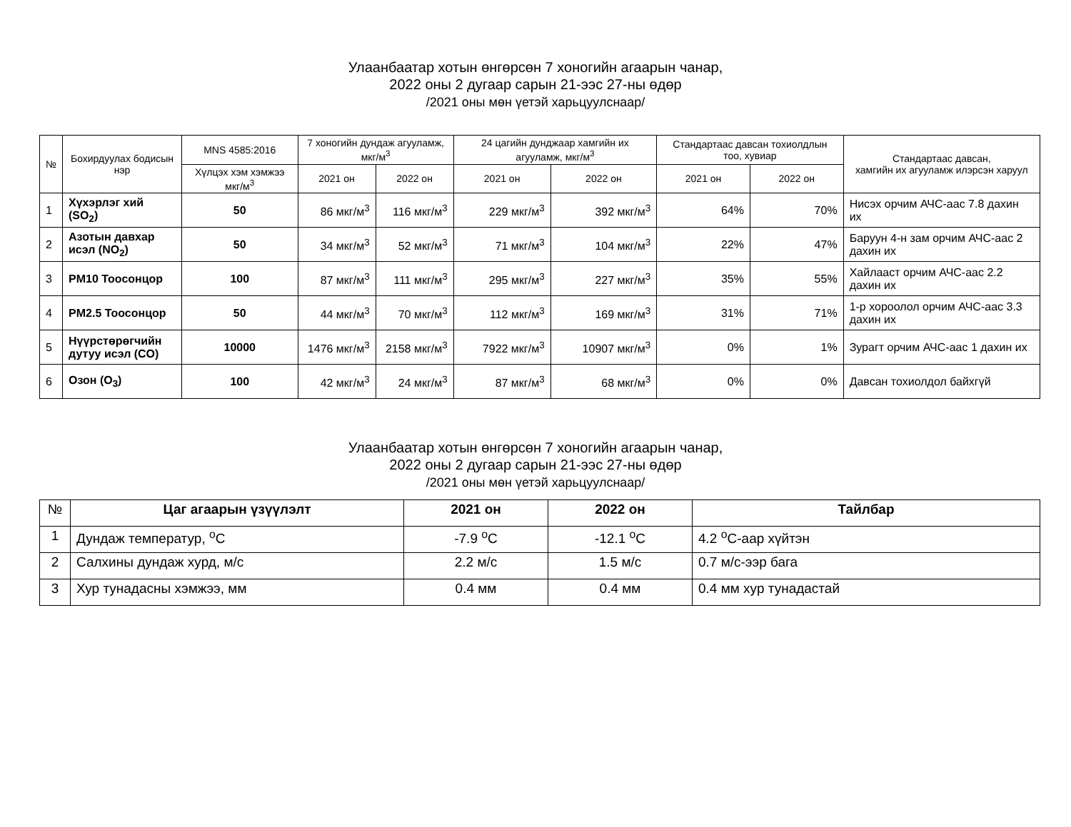Улаанбаатар хотын өнгөрсөн 7 хоногийн агаарын чанар,
2022 оны 2 дугаар сарын 21-ээс 27-ны өдөр
/2021 оны мөн үетэй харьцуулснаар/
| № | Бохирдуулах бодисын нэр | MNS 4585:2016 | 7 хоногийн дундаж агууламж, мкг/м<sup>3</sup> | | 24 цагийн дунджаар хамгийн их агууламж, мкг/м<sup>3</sup> | | Стандартаас давсан тохиолдлын тоо, хувиар | | Стандартаас давсан, хамгийн их агууламж илэрсэн харуул |
| --- | --- | --- | --- | --- | --- | --- | --- | --- | --- |
| | | Хүлцэх хэм хэмжээ мкг/м<sup>3</sup> | 2021 он | 2022 он | 2021 он | 2022 он | 2021 он | 2022 он | |
| 1 | Хүхэрлэг хий (SO<sub>2</sub>) | 50 | 86 мкг/м<sup>3</sup> | 116 мкг/м<sup>3</sup> | 229 мкг/м<sup>3</sup> | 392 мкг/м<sup>3</sup> | 64% | 70% | Нисэх орчим АЧС-аас 7.8 дахин их |
| 2 | Азотын давхар исэл (NO<sub>2</sub>) | 50 | 34 мкг/м<sup>3</sup> | 52 мкг/м<sup>3</sup> | 71 мкг/м<sup>3</sup> | 104 мкг/м<sup>3</sup> | 22% | 47% | Баруун 4-н зам орчим АЧС-аас 2 дахин их |
| 3 | PM10 Тоосонцор | 100 | 87 мкг/м<sup>3</sup> | 111 мкг/м<sup>3</sup> | 295 мкг/м<sup>3</sup> | 227 мкг/м<sup>3</sup> | 35% | 55% | Хайлааст орчим АЧС-аас 2.2 дахин их |
| 4 | PM2.5 Тоосонцор | 50 | 44 мкг/м<sup>3</sup> | 70 мкг/м<sup>3</sup> | 112 мкг/м<sup>3</sup> | 169 мкг/м<sup>3</sup> | 31% | 71% | 1-р хороолол орчим АЧС-аас 3.3 дахин их |
| 5 | Нүүрстөрөгчийн дутуу исэл (CO) | 10000 | 1476 мкг/м<sup>3</sup> | 2158 мкг/м<sup>3</sup> | 7922 мкг/м<sup>3</sup> | 10907 мкг/м<sup>3</sup> | 0% | 1% | Зурагт орчим АЧС-аас 1 дахин их |
| 6 | Озон (O<sub>3</sub>) | 100 | 42 мкг/м<sup>3</sup> | 24 мкг/м<sup>3</sup> | 87 мкг/м<sup>3</sup> | 68 мкг/м<sup>3</sup> | 0% | 0% | Давсан тохиолдол байхгүй |
Улаанбаатар хотын өнгөрсөн 7 хоногийн агаарын чанар,
2022 оны 2 дугаар сарын 21-ээс 27-ны өдөр
/2021 оны мөн үетэй харьцуулснаар/
| № | Цаг агаарын үзүүлэлт | 2021 он | 2022 он | Тайлбар |
| --- | --- | --- | --- | --- |
| 1 | Дундаж температур, <sup>o</sup>C | -7.9 <sup>o</sup>C | -12.1 <sup>o</sup>C | 4.2 <sup>o</sup>C-аар хүйтэн |
| 2 | Салхины дундаж хурд, м/с | 2.2 м/с | 1.5 м/с | 0.7 м/с-ээр бага |
| 3 | Хур тунадасны хэмжээ, мм | 0.4 мм | 0.4 мм | 0.4 мм хур тунадастай |